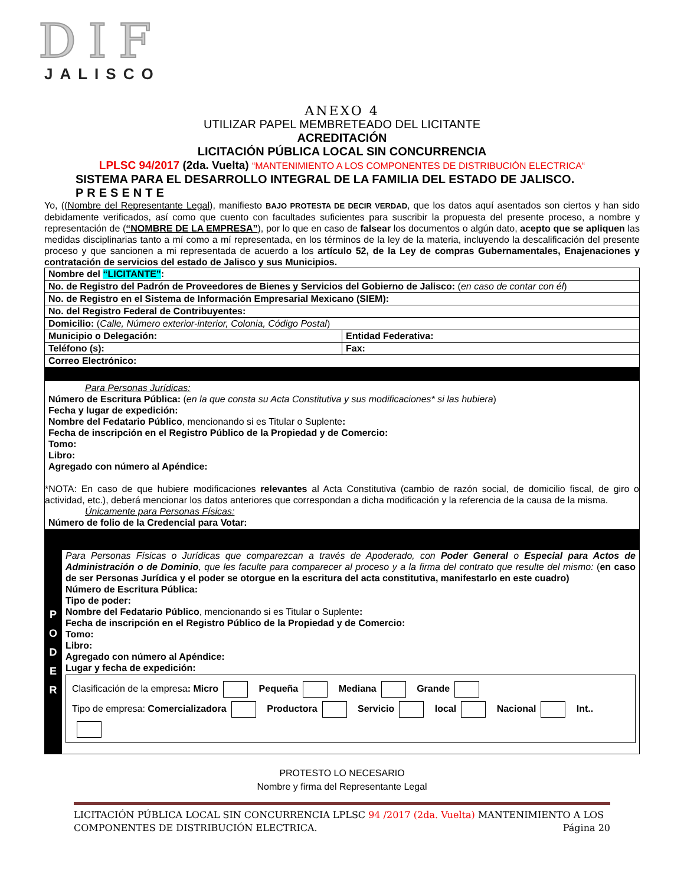DIF
JALISCO
ANEXO 4
UTILIZAR PAPEL MEMBRETEADO DEL LICITANTE
ACREDITACIÓN
LICITACIÓN PÚBLICA LOCAL SIN CONCURRENCIA
LPLSC 94/2017 (2da. Vuelta) “MANTENIMIENTO A LOS COMPONENTES DE DISTRIBUCIÓN ELECTRICA“
SISTEMA PARA EL DESARROLLO INTEGRAL DE LA FAMILIA DEL ESTADO DE JALISCO.
PRESENTE
Yo, ((Nombre del Representante Legal), manifiesto BAJO PROTESTA DE DECIR VERDAD, que los datos aquí asentados son ciertos y han sido debidamente verificados, así como que cuento con facultades suficientes para suscribir la propuesta del presente proceso, a nombre y representación de (“NOMBRE DE LA EMPRESA”), por lo que en caso de falsear los documentos o algún dato, acepto que se apliquen las medidas disciplinarias tanto a mí como a mí representada, en los términos de la ley de la materia, incluyendo la descalificación del presente proceso y que sancionen a mi representada de acuerdo a los artículo 52, de la Ley de compras Gubernamentales, Enajenaciones y contratación de servicios del estado de Jalisco y sus Municipios.
| Nombre del “LICITANTE” : | |
| No. de Registro del Padrón de Proveedores de Bienes y Servicios del Gobierno de Jalisco: ( en caso de contar con él ) | |
| No. de Registro en el Sistema de Información Empresarial Mexicano (SIEM): | |
| No. del Registro Federal de Contribuyentes: | |
| Domicilio: ( Calle, Número exterior-interior, Colonia, Código Postal ) | |
| Municipio o Delegación: | Entidad Federativa: |
| Teléfono (s): | Fax: |
| Correo Electrónico: | |
| Para Personas Jurídicas: Número de Escritura Pública: ( en la que consta su Acta Constitutiva y sus modificaciones* si las hubiera ) Fecha y lugar de expedición: Nombre del Fedatario Público , mencionando si es Titular o Suplente : Fecha de inscripción en el Registro Público de la Propiedad y de Comercio: Tomo: Libro: Agregado con número al Apéndice: *NOTA: En caso de que hubiere modificaciones relevantes al Acta Constitutiva (cambio de razón social, de domicilio fiscal, de giro o actividad, etc.), deberá mencionar los datos anteriores que correspondan a dicha modificación y la referencia de la causa de la misma. Únicamente para Personas Físicas: Número de folio de la Credencial para Votar: | |
| P O D E R | Para Personas Físicas o Jurídicas que comparezcan a través de Apoderado, con Poder General o Especial para Actos de Administración o de Dominio , que les faculte para comparecer al proceso y a la firma del contrato que resulte del mismo: ( en caso de ser Personas Jurídica y el poder se otorgue en la escritura del acta constitutiva, manifestarlo en este cuadro) Número de Escritura Pública: Tipo de poder: Nombre del Fedatario Público , mencionando si es Titular o Suplente : Fecha de inscripción en el Registro Público de la Propiedad y de Comercio: Tomo: Libro: Agregado con número al Apéndice: Lugar y fecha de expedición: Clasificación de la empresa : Micro Pequeña Mediana Grande Tipo de empresa: Comercializadora Productora Servicio local Nacional Int.. |
PROTESTO LO NECESARIO
Nombre y firma del Representante Legal
LICITACIÓN PÚBLICA LOCAL SIN CONCURRENCIA LPLSC 94 /2017 (2da. Vuelta) MANTENIMIENTO A LOS COMPONENTES DE DISTRIBUCIÓN ELECTRICA. Página 20